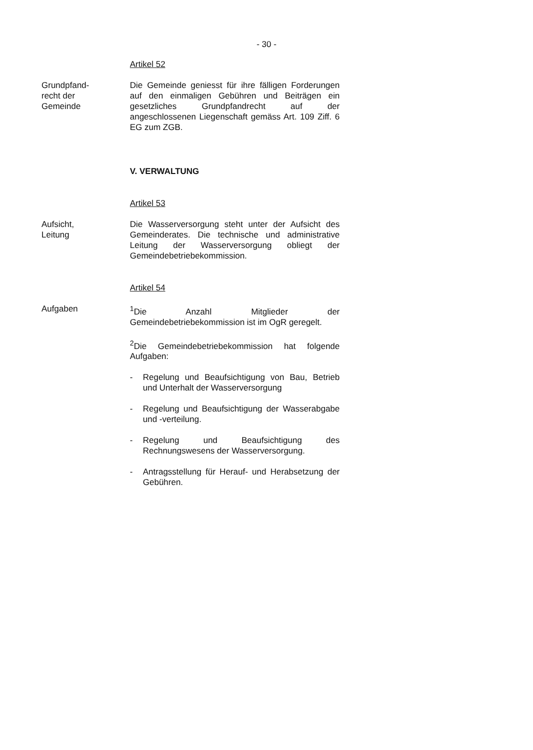- 30 -
Artikel 52
Grundpfand-
recht der
Gemeinde
Die Gemeinde geniesst für ihre fälligen Forderungen auf den einmaligen Gebühren und Beiträgen ein gesetzliches Grundpfandrecht auf der angeschlossenen Liegenschaft gemäss Art. 109 Ziff. 6 EG zum ZGB.
V. VERWALTUNG
Artikel 53
Aufsicht,
Leitung
Die Wasserversorgung steht unter der Aufsicht des Gemeinderates. Die technische und administrative Leitung der Wasserversorgung obliegt der Gemeindebetriebekommission.
Artikel 54
Aufgaben <sup>1</sup> Die Anzahl Mitglieder der Gemeindebetriebekommission ist im OgR geregelt.
<sup>2</sup> Die Gemeindebetriebekommission hat folgende Aufgaben:
- Regelung und Beaufsichtigung von Bau, Betrieb und Unterhalt der Wasserversorgung
- Regelung und Beaufsichtigung der Wasserabgabe und -verteilung.
- Regelung und Beaufsichtigung des Rechnungswesens der Wasserversorgung.
- Antragsstellung für Herauf- und Herabsetzung der Gebühren.